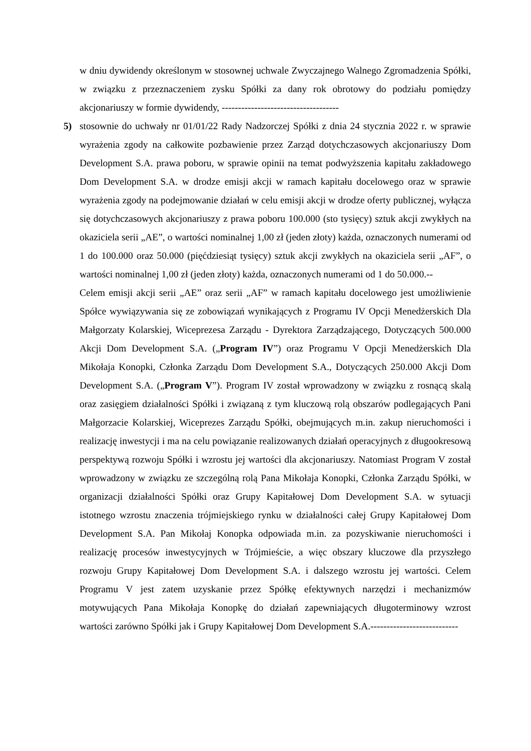w dniu dywidendy określonym w stosownej uchwale Zwyczajnego Walnego Zgromadzenia Spółki, w związku z przeznaczeniem zysku Spółki za dany rok obrotowy do podziału pomiędzy akcjonariuszy w formie dywidendy, ------------------------------------
5) stosownie do uchwały nr 01/01/22 Rady Nadzorczej Spółki z dnia 24 stycznia 2022 r. w sprawie wyrażenia zgody na całkowite pozbawienie przez Zarząd dotychczasowych akcjonariuszy Dom Development S.A. prawa poboru, w sprawie opinii na temat podwyższenia kapitału zakładowego Dom Development S.A. w drodze emisji akcji w ramach kapitału docelowego oraz w sprawie wyrażenia zgody na podejmowanie działań w celu emisji akcji w drodze oferty publicznej, wyłącza się dotychczasowych akcjonariuszy z prawa poboru 100.000 (sto tysięcy) sztuk akcji zwykłych na okaziciela serii „AE”, o wartości nominalnej 1,00 zł (jeden złoty) każda, oznaczonych numerami od 1 do 100.000 oraz 50.000 (pięćdziesiąt tysięcy) sztuk akcji zwykłych na okaziciela serii „AF”, o wartości nominalnej 1,00 zł (jeden złoty) każda, oznaczonych numerami od 1 do 50.000.--
Celem emisji akcji serii „AE” oraz serii „AF” w ramach kapitału docelowego jest umożliwienie Spółce wywiązywania się ze zobowiązań wynikających z Programu IV Opcji Menedżerskich Dla Małgorzaty Kolarskiej, Wiceprezesa Zarządu - Dyrektora Zarządzającego, Dotyczących 500.000 Akcji Dom Development S.A. („Program IV”) oraz Programu V Opcji Menedżerskich Dla Mikołaja Konopki, Członka Zarządu Dom Development S.A., Dotyczących 250.000 Akcji Dom Development S.A. („Program V”). Program IV został wprowadzony w związku z rosnącą skalą oraz zasięgiem działalności Spółki i związaną z tym kluczową rolą obszarów podlegających Pani Małgorzacie Kolarskiej, Wiceprezes Zarządu Spółki, obejmujących m.in. zakup nieruchomości i realizację inwestycji i ma na celu powiązanie realizowanych działań operacyjnych z długookresową perspektywą rozwoju Spółki i wzrostu jej wartości dla akcjonariuszy. Natomiast Program V został wprowadzony w związku ze szczególną rolą Pana Mikołaja Konopki, Członka Zarządu Spółki, w organizacji działalności Spółki oraz Grupy Kapitałowej Dom Development S.A. w sytuacji istotnego wzrostu znaczenia trójmiejskiego rynku w działalności całej Grupy Kapitałowej Dom Development S.A. Pan Mikołaj Konopka odpowiada m.in. za pozyskiwanie nieruchomości i realizację procesów inwestycyjnych w Trójmieście, a więc obszary kluczowe dla przyszłego rozwoju Grupy Kapitałowej Dom Development S.A. i dalszego wzrostu jej wartości. Celem Programu V jest zatem uzyskanie przez Spółkę efektywnych narzędzi i mechanizmów motywujących Pana Mikołaja Konopkę do działań zapewniających długoterminowy wzrost wartości zarówno Spółki jak i Grupy Kapitałowej Dom Development S.A.---------------------------